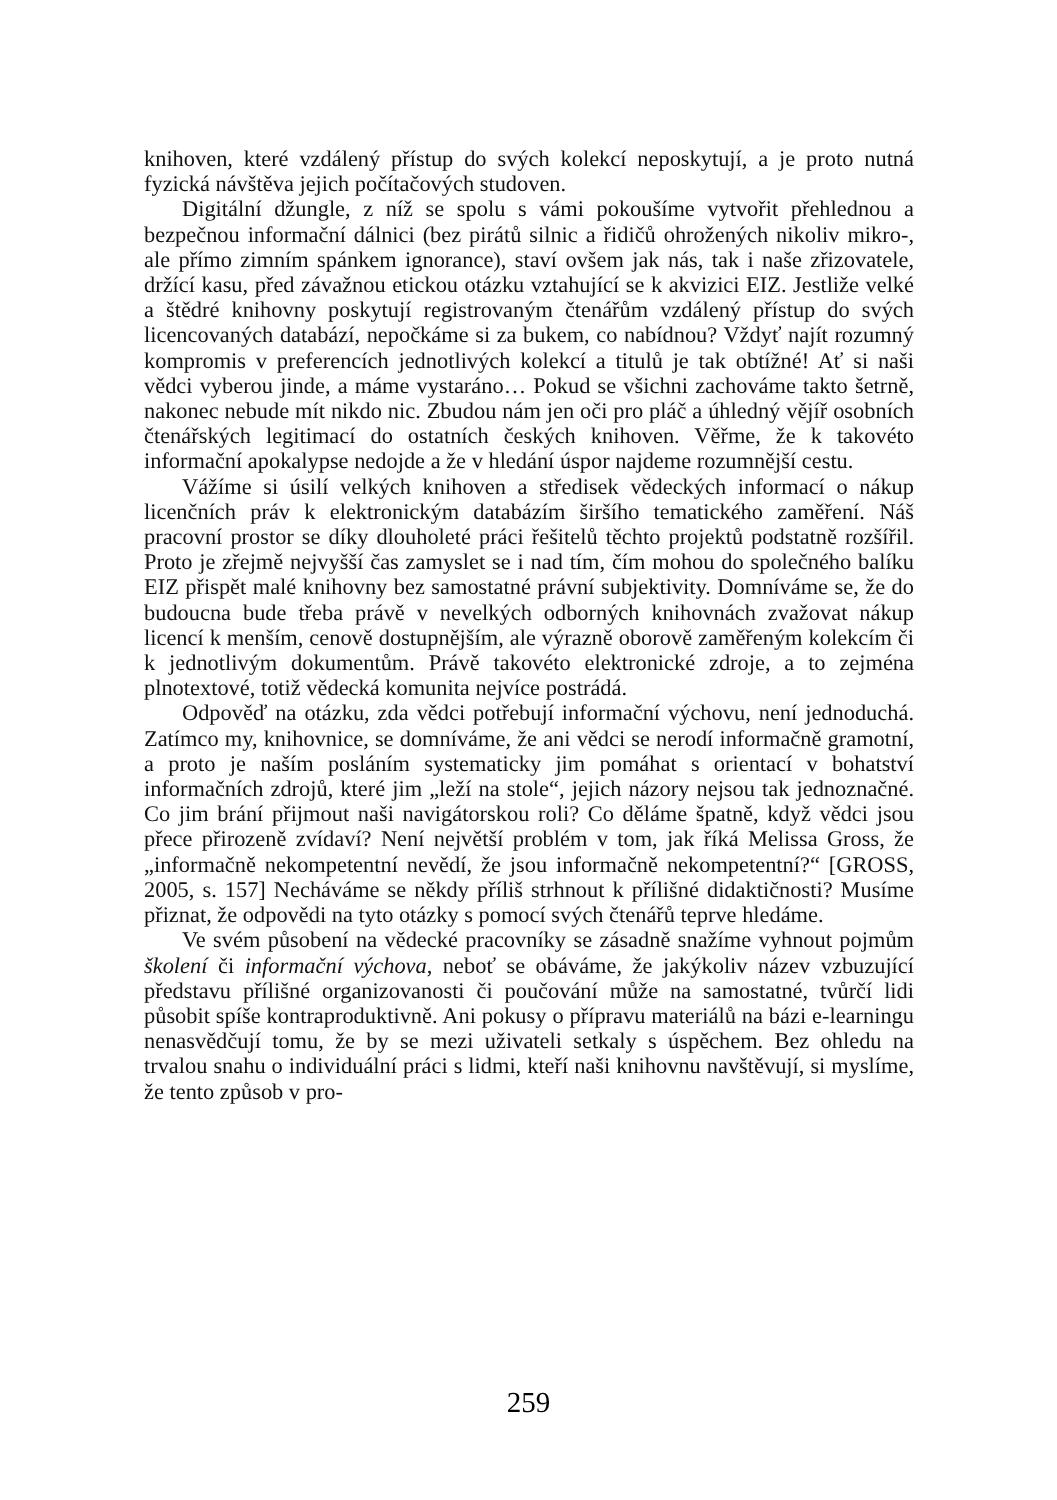knihoven, které vzdálený přístup do svých kolekcí neposkytují, a je proto nutná fyzická návštěva jejich počítačových studoven.
Digitální džungle, z níž se spolu s vámi pokoušíme vytvořit přehlednou a bezpečnou informační dálnici (bez pirátů silnic a řidičů ohrožených nikoliv mikro-, ale přímo zimním spánkem ignorance), staví ovšem jak nás, tak i naše zřizovatele, držící kasu, před závažnou etickou otázku vztahující se k akvizici EIZ. Jestliže velké a štědré knihovny poskytují registrovaným čtenářům vzdálený přístup do svých licencovaných databází, nepočkáme si za bukem, co nabídnou? Vždyť najít rozumný kompromis v preferencích jednotlivých kolekcí a titulů je tak obtížné! Ať si naši vědci vyberou jinde, a máme vystaráno… Pokud se všichni zachováme takto šetrně, nakonec nebude mít nikdo nic. Zbudou nám jen oči pro pláč a úhledný vějíř osobních čtenářských legitimací do ostatních českých knihoven. Věřme, že k takovéto informační apokalypse nedojde a že v hledání úspor najdeme rozumnější cestu.
Vážíme si úsilí velkých knihoven a středisek vědeckých informací o nákup licenčních práv k elektronickým databázím širšího tematického zaměření. Náš pracovní prostor se díky dlouholeté práci řešitelů těchto projektů podstatně rozšířil. Proto je zřejmě nejvyšší čas zamyslet se i nad tím, čím mohou do společného balíku EIZ přispět malé knihovny bez samostatné právní subjektivity. Domníváme se, že do budoucna bude třeba právě v nevelkých odborných knihovnách zvažovat nákup licencí k menším, cenově dostupnějším, ale výrazně oborově zaměřeným kolekcím či k jednotlivým dokumentům. Právě takovéto elektronické zdroje, a to zejména plnotextové, totiž vědecká komunita nejvíce postrádá.
Odpověď na otázku, zda vědci potřebují informační výchovu, není jednoduchá. Zatímco my, knihovnice, se domníváme, že ani vědci se nerodí informačně gramotní, a proto je naším posláním systematicky jim pomáhat s orientací v bohatství informačních zdrojů, které jim „leží na stole“, jejich názory nejsou tak jednoznačné. Co jim brání přijmout naši navigátorskou roli? Co děláme špatně, když vědci jsou přece přirozeně zvídaví? Není největší problém v tom, jak říká Melissa Gross, že „informačně nekompetentní nevědí, že jsou informačně nekompetentní?“ [GROSS, 2005, s. 157] Necháváme se někdy příliš strhnout k přílišné didaktičnosti? Musíme přiznat, že odpovědi na tyto otázky s pomocí svých čtenářů teprve hledáme.
Ve svém působení na vědecké pracovníky se zásadně snažíme vyhnout pojmům školení či informační výchova, neboť se obáváme, že jakýkoliv název vzbuzující představu přílišné organizovanosti či poučování může na samostatné, tvůrčí lidi působit spíše kontraproduktivně. Ani pokusy o přípravu materiálů na bázi e-learningu nenasvědčují tomu, že by se mezi uživateli setkaly s úspěchem. Bez ohledu na trvalou snahu o individuální práci s lidmi, kteří naši knihovnu navštěvují, si myslíme, že tento způsob v pro-
259